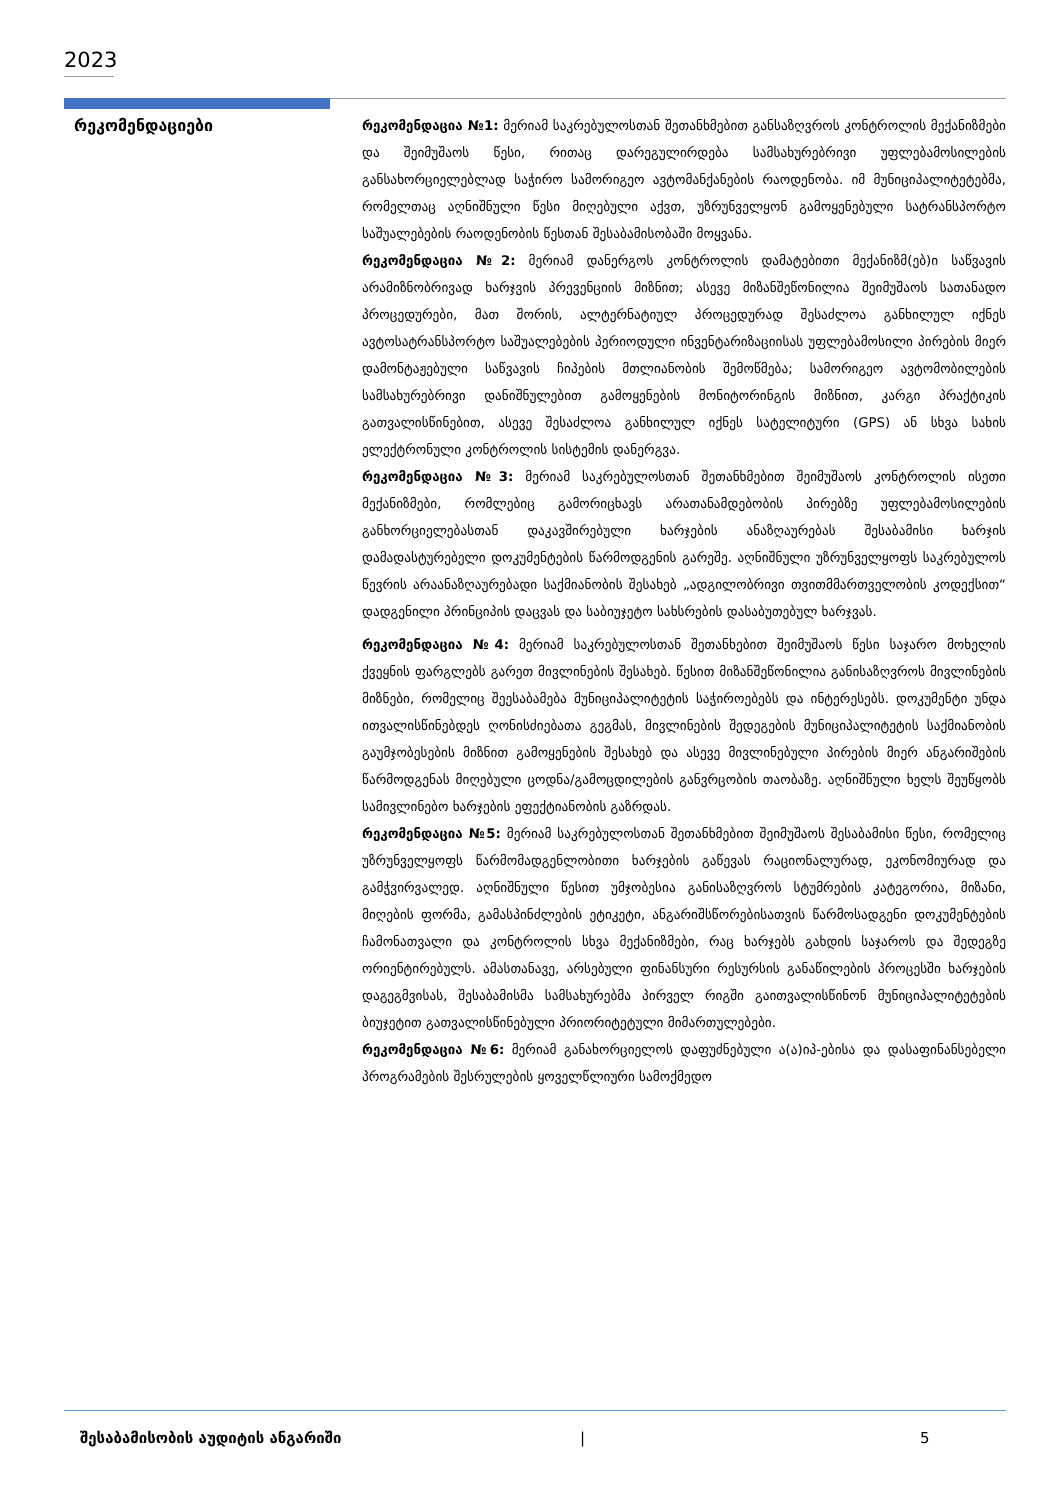2023
რეკომენდაციები
რეკომენდაცია №1: მერიამ საკრებულოსთან შეთანხმებით განსაზღვროს კონტროლის მექანიზმები და შეიმუშაოს წესი, რითაც დარეგულირდება სამსახურებრივი უფლებამოსილების განსახორციელებლად საჭირო სამორიგეო ავტომანქანების რაოდენობა. იმ მუნიციპალიტეტებმა, რომელთაც აღნიშნული წესი მიღებული აქვთ, უზრუნველყონ გამოყენებული სატრანსპორტო საშუალებების რაოდენობის წესთან შესაბამისობაში მოყვანა.
რეკომენდაცია №2: მერიამ დანერგოს კონტროლის დამატებითი მექანიზმ(ებ)ი საწვავის არამიზნობრივად ხარჯვის პრევენციის მიზნით; ასევე მიზანშეწონილია შეიმუშაოს სათანადო პროცედურები, მათ შორის, ალტერნატიულ პროცედურად შესაძლოა განხილულ იქნეს ავტოსატრანსპორტო საშუალებების პერიოდული ინვენტარიზაციისას უფლებამოსილი პირების მიერ დამონტაჟებული საწვავის ჩიპების მთლიანობის შემოწმება; სამორიგეო ავტომობილების სამსახურებრივი დანიშნულებით გამოყენების მონიტორინგის მიზნით, კარგი პრაქტიკის გათვალისწინებით, ასევე შესაძლოა განხილულ იქნეს სატელიტური (GPS) ან სხვა სახის ელექტრონული კონტროლის სისტემის დანერგვა.
რეკომენდაცია №3: მერიამ საკრებულოსთან შეთანხმებით შეიმუშაოს კონტროლის ისეთი მექანიზმები, რომლებიც გამორიცხავს არათანამდებობის პირებზე უფლებამოსილების განხორციელებასთან დაკავშირებული ხარჯების ანაზღაურებას შესაბამისი ხარჯის დამადასტურებელი დოკუმენტების წარმოდგენის გარეშე. აღნიშნული უზრუნველყოფს საკრებულოს წევრის არაანაზღაურებადი საქმიანობის შესახებ „ადგილობრივი თვითმმართველობის კოდექსით“ დადგენილი პრინციპის დაცვას და საბიუჯეტო სახსრების დასაბუთებულ ხარჯვას.
რეკომენდაცია №4: მერიამ საკრებულოსთან შეთანხებით შეიმუშაოს წესი საჯარო მოხელის ქვეყნის ფარგლებს გარეთ მივლინების შესახებ. წესით მიზანშეწონილია განისაზღვროს მივლინების მიზნები, რომელიც შეესაბამება მუნიციპალიტეტის საჭიროებებს და ინტერესებს. დოკუმენტი უნდა ითვალისწინებდეს ღონისძიებათა გეგმას, მივლინების შედეგების მუნიციპალიტეტის საქმიანობის გაუმჯობესების მიზნით გამოყენების შესახებ და ასევე მივლინებული პირების მიერ ანგარიშების წარმოდგენას მიღებული ცოდნა/გამოცდილების განვრცობის თაობაზე. აღნიშნული ხელს შეუწყობს სამივლინებო ხარჯების ეფექტიანობის გაზრდას.
რეკომენდაცია №5: მერიამ საკრებულოსთან შეთანხმებით შეიმუშაოს შესაბამისი წესი, რომელიც უზრუნველყოფს წარმომადგენლობითი ხარჯების გაწევას რაციონალურად, ეკონომიურად და გამჭვირვალედ. აღნიშნული წესით უმჯობესია განისაზღვროს სტუმრების კატეგორია, მიზანი, მიღების ფორმა, გამასპინძლების ეტიკეტი, ანგარიშსწორებისათვის წარმოსადგენი დოკუმენტების ჩამონათვალი და კონტროლის სხვა მექანიზმები, რაც ხარჯებს გახდის საჯაროს და შედეგზე ორიენტირებულს. ამასთანავე, არსებული ფინანსური რესურსის განაწილების პროცესში ხარჯების დაგეგმვისას, შესაბამისმა სამსახურებმა პირველ რიგში გაითვალისწინონ მუნიციპალიტეტების ბიუჯეტით გათვალისწინებული პრიორიტეტული მიმართულებები.
რეკომენდაცია №6: მერიამ განახორციელოს დაფუძნებული ა(ა)იპ-ებისა და დასაფინანსებელი პროგრამების შესრულების ყოველწლიური სამოქმედო
შესაბამისობის აუდიტის ანგარიში | 5